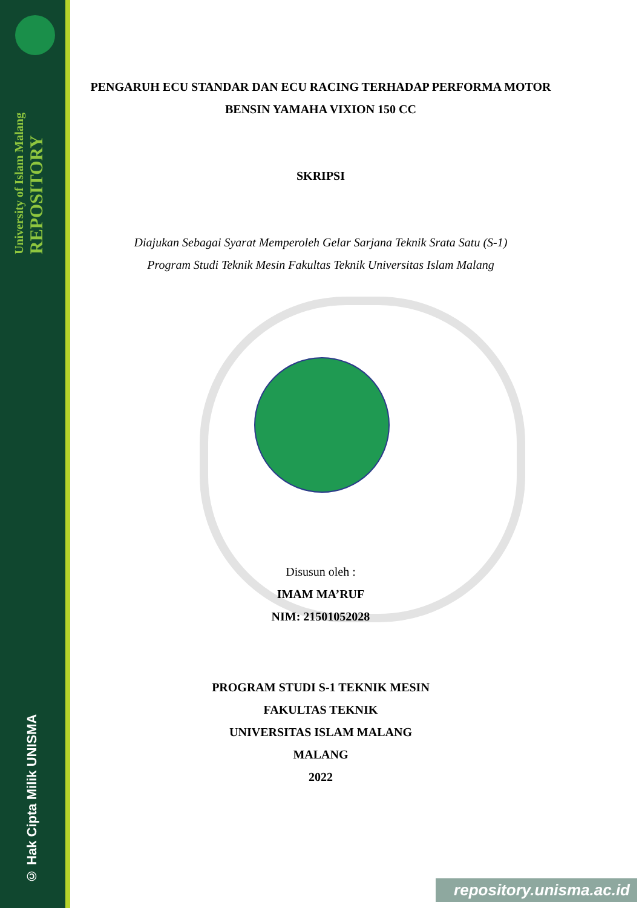University of Islam Malang
REPOSITORY
© Hak Cipta Milik UNISMA
PENGARUH ECU STANDAR DAN ECU RACING TERHADAP PERFORMA MOTOR BENSIN YAMAHA VIXION 150 CC
SKRIPSI
Diajukan Sebagai Syarat Memperoleh Gelar Sarjana Teknik Srata Satu (S-1)
Program Studi Teknik Mesin Fakultas Teknik Universitas Islam Malang
Disusun oleh :
IMAM MA’RUF
NIM: 21501052028
PROGRAM STUDI S-1 TEKNIK MESIN
FAKULTAS TEKNIK
UNIVERSITAS ISLAM MALANG
MALANG
2022
repository.unisma.ac.id